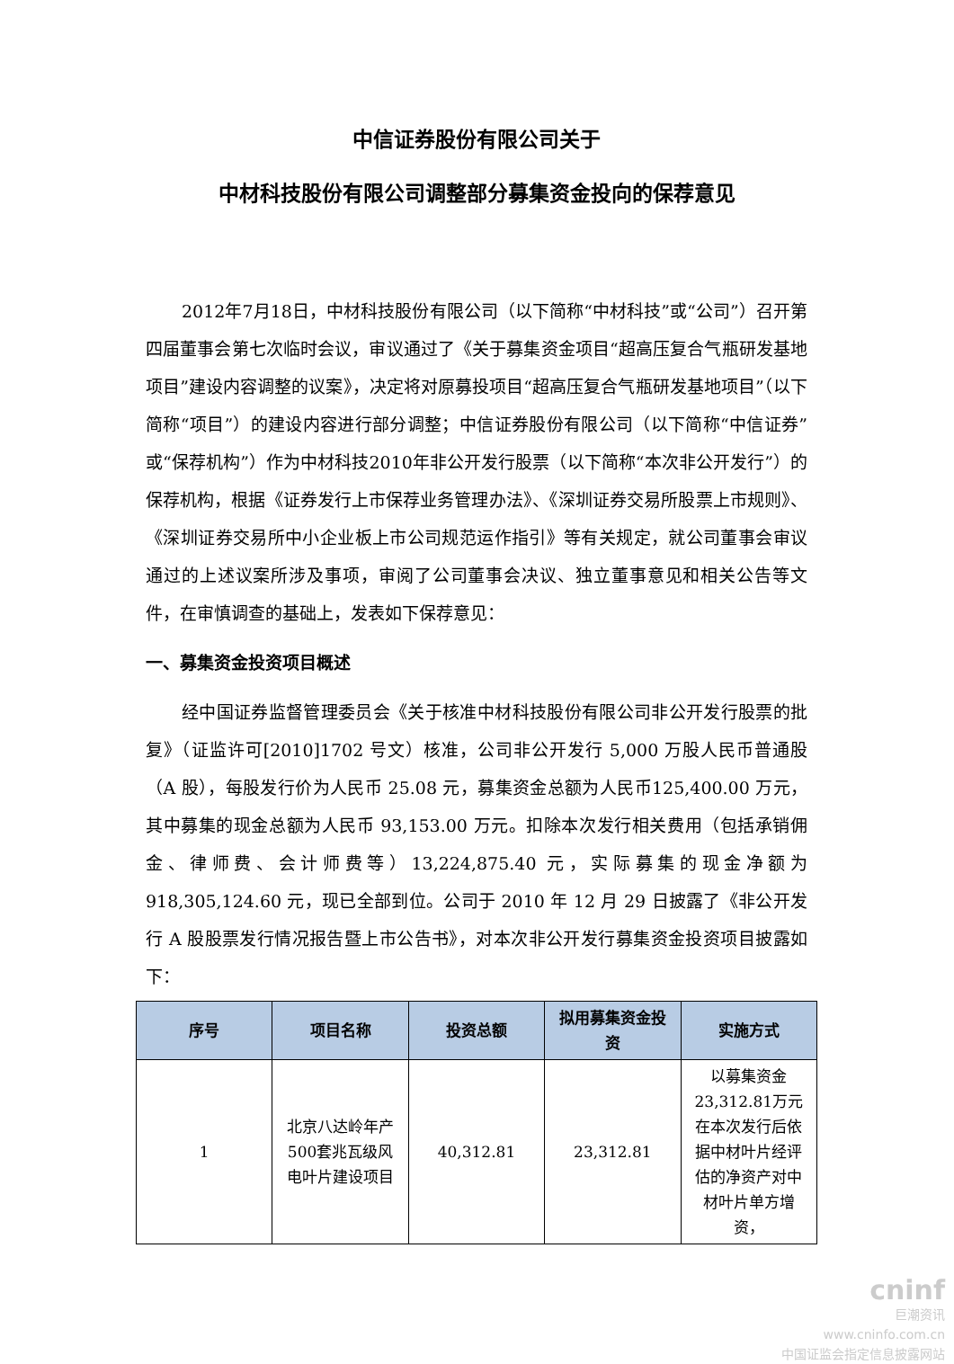中信证券股份有限公司关于
中材科技股份有限公司调整部分募集资金投向的保荐意见
2012年7月18日，中材科技股份有限公司（以下简称“中材科技”或“公司”）召开第四届董事会第七次临时会议，审议通过了《关于募集资金项目“超高压复合气瓶研发基地项目”建设内容调整的议案》，决定将对原募投项目“超高压复合气瓶研发基地项目”（以下简称“项目”）的建设内容进行部分调整；中信证券股份有限公司（以下简称“中信证券”或“保荐机构”）作为中材科技2010年非公开发行股票（以下简称“本次非公开发行”）的保荐机构，根据《证券发行上市保荐业务管理办法》、《深圳证券交易所股票上市规则》、《深圳证券交易所中小企业板上市公司规范运作指引》等有关规定，就公司董事会审议通过的上述议案所涉及事项，审阅了公司董事会决议、独立董事意见和相关公告等文件，在审慎调查的基础上，发表如下保荐意见：
一、募集资金投资项目概述
经中国证券监督管理委员会《关于核准中材科技股份有限公司非公开发行股票的批复》（证监许可[2010]1702 号文）核准，公司非公开发行 5,000 万股人民币普通股（A 股），每股发行价为人民币 25.08 元，募集资金总额为人民币125,400.00 万元，其中募集的现金总额为人民币 93,153.00 万元。扣除本次发行相关费用（包括承销佣金、律师费、会计师费等）13,224,875.40 元，实际募集的现金净额为 918,305,124.60 元，现已全部到位。公司于 2010 年 12 月 29 日披露了《非公开发行 A 股股票发行情况报告暨上市公告书》，对本次非公开发行募集资金投资项目披露如下：
| 序号 | 项目名称 | 投资总额 | 拟用募集资金投资 | 实施方式 |
| --- | --- | --- | --- | --- |
| 1 | 北京八达岭年产500套兆瓦级风电叶片建设项目 | 40,312.81 | 23,312.81 | 以募集资金23,312.81万元在本次发行后依据中材叶片经评估的净资产对中材叶片单方增资， |
cninf
巨潮资讯
www.cninfo.com.cn
中国证监会指定信息披露网站